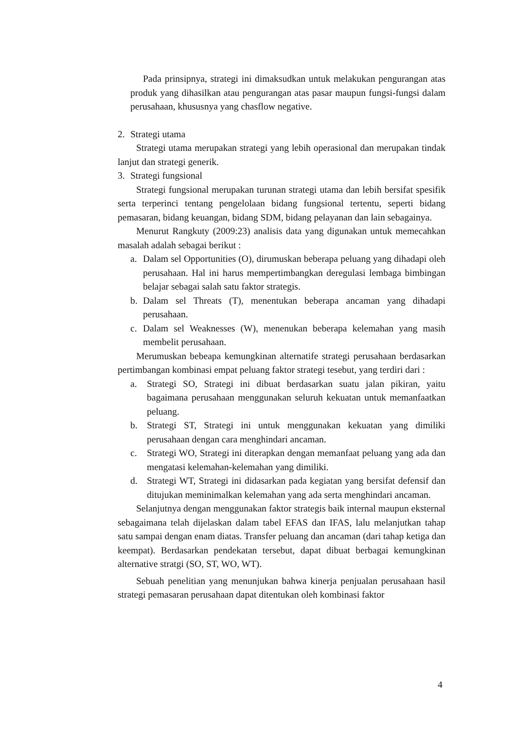Pada prinsipnya, strategi ini dimaksudkan untuk melakukan pengurangan atas produk yang dihasilkan atau pengurangan atas pasar maupun fungsi-fungsi dalam perusahaan, khususnya yang chasflow negative.
2. Strategi utama
Strategi utama merupakan strategi yang lebih operasional dan merupakan tindak lanjut dan strategi generik.
3. Strategi fungsional
Strategi fungsional merupakan turunan strategi utama dan lebih bersifat spesifik serta terperinci tentang pengelolaan bidang fungsional tertentu, seperti bidang pemasaran, bidang keuangan, bidang SDM, bidang pelayanan dan lain sebagainya.
Menurut Rangkuty (2009:23) analisis data yang digunakan untuk memecahkan masalah adalah sebagai berikut :
a. Dalam sel Opportunities (O), dirumuskan beberapa peluang yang dihadapi oleh perusahaan. Hal ini harus mempertimbangkan deregulasi lembaga bimbingan belajar sebagai salah satu faktor strategis.
b. Dalam sel Threats (T), menentukan beberapa ancaman yang dihadapi perusahaan.
c. Dalam sel Weaknesses (W), menenukan beberapa kelemahan yang masih membelit perusahaan.
Merumuskan bebeapa kemungkinan alternatife strategi perusahaan berdasarkan pertimbangan kombinasi empat peluang faktor strategi tesebut, yang terdiri dari :
a. Strategi SO, Strategi ini dibuat berdasarkan suatu jalan pikiran, yaitu bagaimana perusahaan menggunakan seluruh kekuatan untuk memanfaatkan peluang.
b. Strategi ST, Strategi ini untuk menggunakan kekuatan yang dimiliki perusahaan dengan cara menghindari ancaman.
c. Strategi WO, Strategi ini diterapkan dengan memanfaat peluang yang ada dan mengatasi kelemahan-kelemahan yang dimiliki.
d. Strategi WT, Strategi ini didasarkan pada kegiatan yang bersifat defensif dan ditujukan meminimalkan kelemahan yang ada serta menghindari ancaman.
Selanjutnya dengan menggunakan faktor strategis baik internal maupun eksternal sebagaimana telah dijelaskan dalam tabel EFAS dan IFAS, lalu melanjutkan tahap satu sampai dengan enam diatas. Transfer peluang dan ancaman (dari tahap ketiga dan keempat). Berdasarkan pendekatan tersebut, dapat dibuat berbagai kemungkinan alternative stratgi (SO, ST, WO, WT).
Sebuah penelitian yang menunjukan bahwa kinerja penjualan perusahaan hasil strategi pemasaran perusahaan dapat ditentukan oleh kombinasi faktor
4